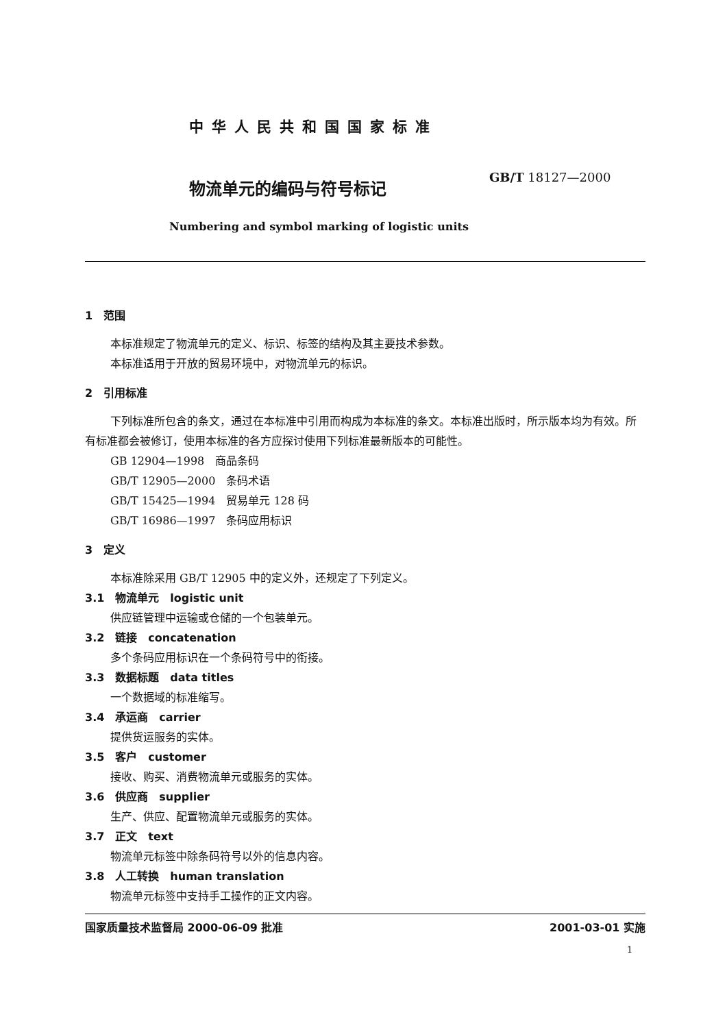中华人民共和国国家标准
物流单元的编码与符号标记
GB/T 18127—2000
Numbering and symbol marking of logistic units
1　范围
本标准规定了物流单元的定义、标识、标签的结构及其主要技术参数。
本标准适用于开放的贸易环境中，对物流单元的标识。
2　引用标准
下列标准所包含的条文，通过在本标准中引用而构成为本标准的条文。本标准出版时，所示版本均为有效。所有标准都会被修订，使用本标准的各方应探讨使用下列标准最新版本的可能性。
GB 12904—1998　商品条码
GB/T 12905—2000　条码术语
GB/T 15425—1994　贸易单元 128 码
GB/T 16986—1997　条码应用标识
3　定义
本标准除采用 GB/T 12905 中的定义外，还规定了下列定义。
3.1　物流单元　logistic unit
供应链管理中运输或仓储的一个包装单元。
3.2　链接　concatenation
多个条码应用标识在一个条码符号中的衔接。
3.3　数据标题　data titles
一个数据域的标准缩写。
3.4　承运商　carrier
提供货运服务的实体。
3.5　客户　customer
接收、购买、消费物流单元或服务的实体。
3.6　供应商　supplier
生产、供应、配置物流单元或服务的实体。
3.7　正文　text
物流单元标签中除条码符号以外的信息内容。
3.8　人工转换　human translation
物流单元标签中支持手工操作的正文内容。
国家质量技术监督局 2000-06-09 批准 2001-03-01 实施
1